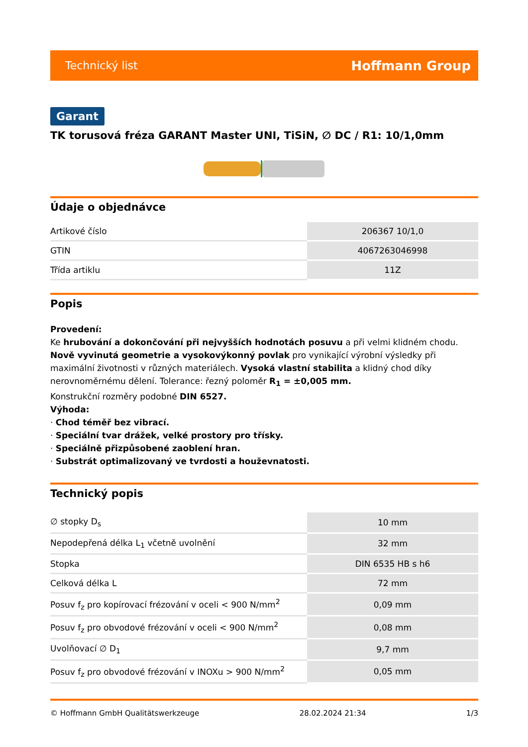Technický list Hoffmann Group
Garant
TK torusová fréza GARANT Master UNI, TiSiN, ∅ DC / R1: 10/1,0mm
Údaje o objednávce
| Artikové číslo | 206367 10/1,0 |
| GTIN | 4067263046998 |
| Třída artiklu | 11Z |
Popis
Provedení:
Ke hrubování a dokončování při nejvyšších hodnotách posuvu a při velmi klidném chodu. Nově vyvinutá geometrie a vysokovýkonný povlak pro vynikající výrobní výsledky při maximální životnosti v různých materiálech. Vysoká vlastní stabilita a klidný chod díky nerovnoměrnému dělení. Tolerance: řezný poloměr R<sub>1</sub> = ±0,005 mm.
Konstrukční rozměry podobné DIN 6527.
Výhoda:
· Chod téměř bez vibrací.
· Speciální tvar drážek, velké prostory pro třísky.
· Speciálně přizpůsobené zaoblení hran.
· Substrát optimalizovaný ve tvrdosti a houževnatosti.
Technický popis
| ∅ stopky D<sub>s</sub> | 10 mm |
| Nepodepřená délka L<sub>1</sub> včetně uvolnění | 32 mm |
| Stopka | DIN 6535 HB s h6 |
| Celková délka L | 72 mm |
| Posuv f<sub>z</sub> pro kopírovací frézování v oceli < 900 N/mm<sup>2</sup> | 0,09 mm |
| Posuv f<sub>z</sub> pro obvodové frézování v oceli < 900 N/mm<sup>2</sup> | 0,08 mm |
| Uvolňovací ∅ D<sub>1</sub> | 9,7 mm |
| Posuv f<sub>z</sub> pro obvodové frézování v INOXu > 900 N/mm<sup>2</sup> | 0,05 mm |
© Hoffmann GmbH Qualitätswerkzeuge 28.02.2024 21:34 1/3